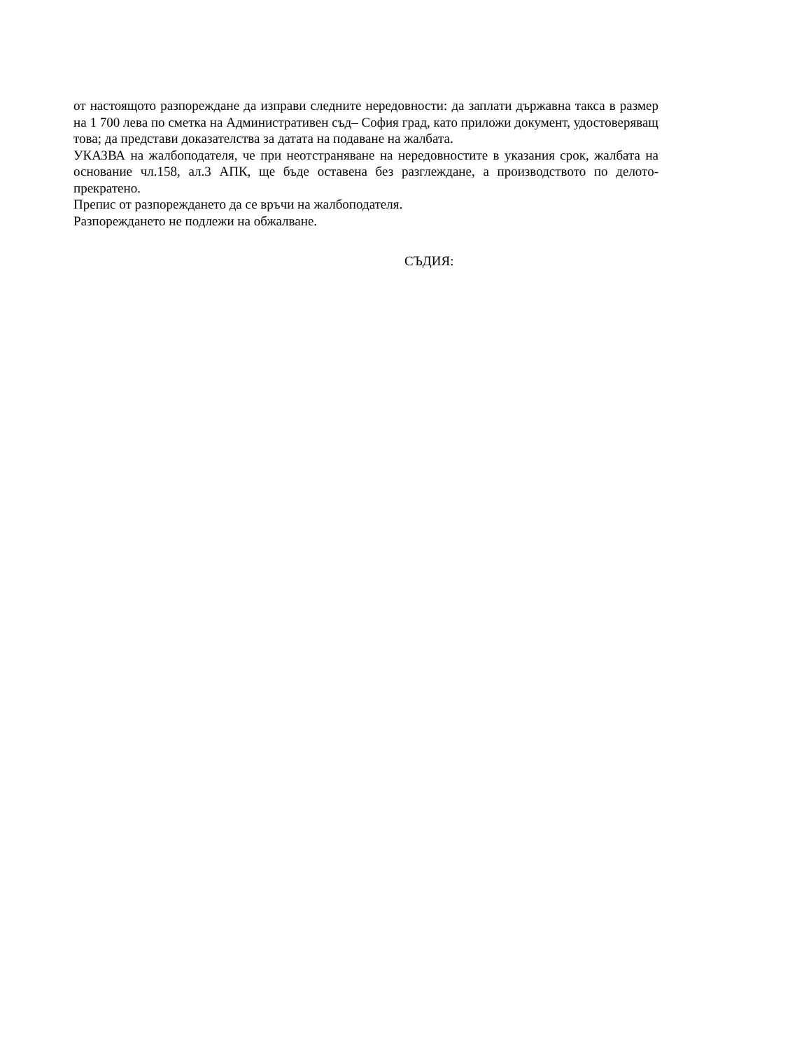от настоящото разпореждане да изправи следните нередовности: да заплати държавна такса в размер на 1 700 лева по сметка на Административен съд– София град, като приложи документ, удостоверяващ това; да представи доказателства за датата на подаване на жалбата.
УКАЗВА на жалбоподателя, че при неотстраняване на нередовностите в указания срок, жалбата на основание чл.158, ал.3 АПК, ще бъде оставена без разглеждане, а производството по делото- прекратено.
Препис от разпореждането да се връчи на жалбоподателя.
Разпореждането не подлежи на обжалване.
СЪДИЯ: